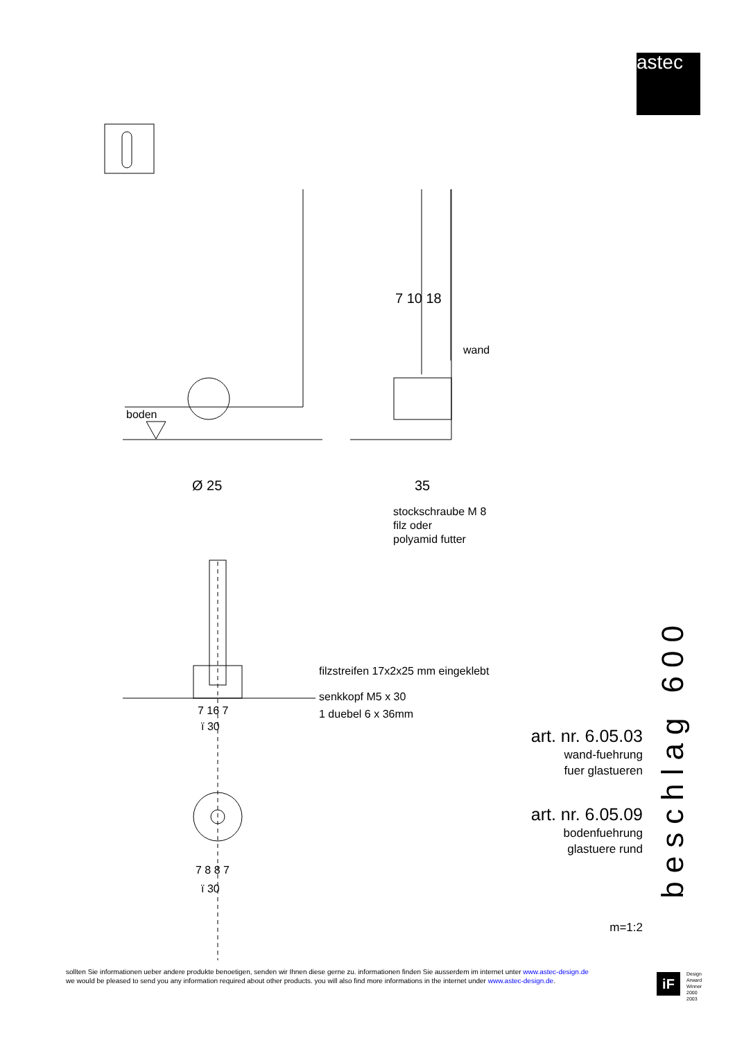astec
boden
wand
7 10 18
Ø 25 35
stockschraube M 8
filz oder
polyamid futter
filzstreifen 17x2x25 mm eingeklebt
senkkopf M5 x 30
1 duebel 6 x 36mm
7 16 7
ï 30
7 8 8 7
ï 30
art. nr. 6.05.03
wand-fuehrung
fuer glastueren
art. nr. 6.05.09
bodenfuehrung
glastuere rund
m=1:2
beschlag 600
sollten Sie informationen ueber andere produkte benoetigen, senden wir Ihnen diese gerne zu. informationen finden Sie ausserdem im internet unter www.astec-design.de
we would be pleased to send you any information required about other products. you will also find more informations in the internet under www.astec-design.de.
iF
Design
Arward
Winner
2000
2003